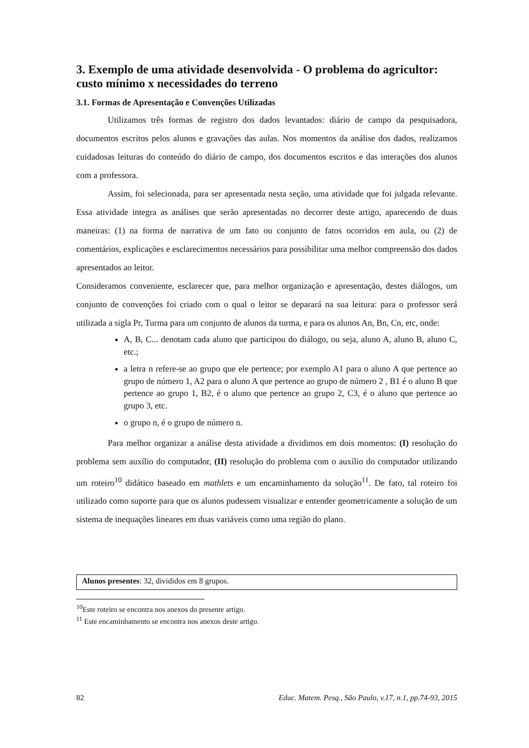3. Exemplo de uma atividade desenvolvida - O problema do agricultor: custo mínimo x necessidades do terreno
3.1. Formas de Apresentação e Convenções Utilizadas
Utilizamos três formas de registro dos dados levantados: diário de campo da pesquisadora, documentos escritos pelos alunos e gravações das aulas. Nos momentos da análise dos dados, realizamos cuidadosas leituras do conteúdo do diário de campo, dos documentos escritos e das interações dos alunos com a professora.
Assim, foi selecionada, para ser apresentada nesta seção, uma atividade que foi julgada relevante. Essa atividade integra as análises que serão apresentadas no decorrer deste artigo, aparecendo de duas maneiras: (1) na forma de narrativa de um fato ou conjunto de fatos ocorridos em aula, ou (2) de comentários, explicações e esclarecimentos necessários para possibilitar uma melhor compreensão dos dados apresentados ao leitor.
Consideramos conveniente, esclarecer que, para melhor organização e apresentação, destes diálogos, um conjunto de convenções foi criado com o qual o leitor se deparará na sua leitura: para o professor será utilizada a sigla Pr, Turma para um conjunto de alunos da turma, e para os alunos An, Bn, Cn, etc, onde:
A, B, C... denotam cada aluno que participou do diálogo, ou seja, aluno A, aluno B, aluno C, etc.;
a letra n refere-se ao grupo que ele pertence; por exemplo A1 para o aluno A que pertence ao grupo de número 1, A2 para o aluno A que pertence ao grupo de número 2 , B1 é o aluno B que pertence ao grupo 1, B2, é o aluno que pertence ao grupo 2, C3, é o aluno que pertence ao grupo 3, etc.
o grupo n, é o grupo de número n.
Para melhor organizar a análise desta atividade a dividimos em dois momentos: (I) resolução do problema sem auxílio do computador, (II) resolução do problema com o auxílio do computador utilizando um roteiro<sup>10</sup> didático baseado em mathlets e um encaminhamento da solução<sup>11</sup>. De fato, tal roteiro foi utilizado como suporte para que os alunos pudessem visualizar e entender geometricamente a solução de um sistema de inequações lineares em duas variáveis como uma região do plano.
Alunos presentes: 32, divididos em 8 grupos.
<sup>10</sup> Este roteiro se encontra nos anexos do presente artigo.
<sup>11</sup> Este encaminhamento se encontra nos anexos deste artigo.
82 Educ. Matem. Pesq., São Paulo, v.17, n.1, pp.74-93, 2015